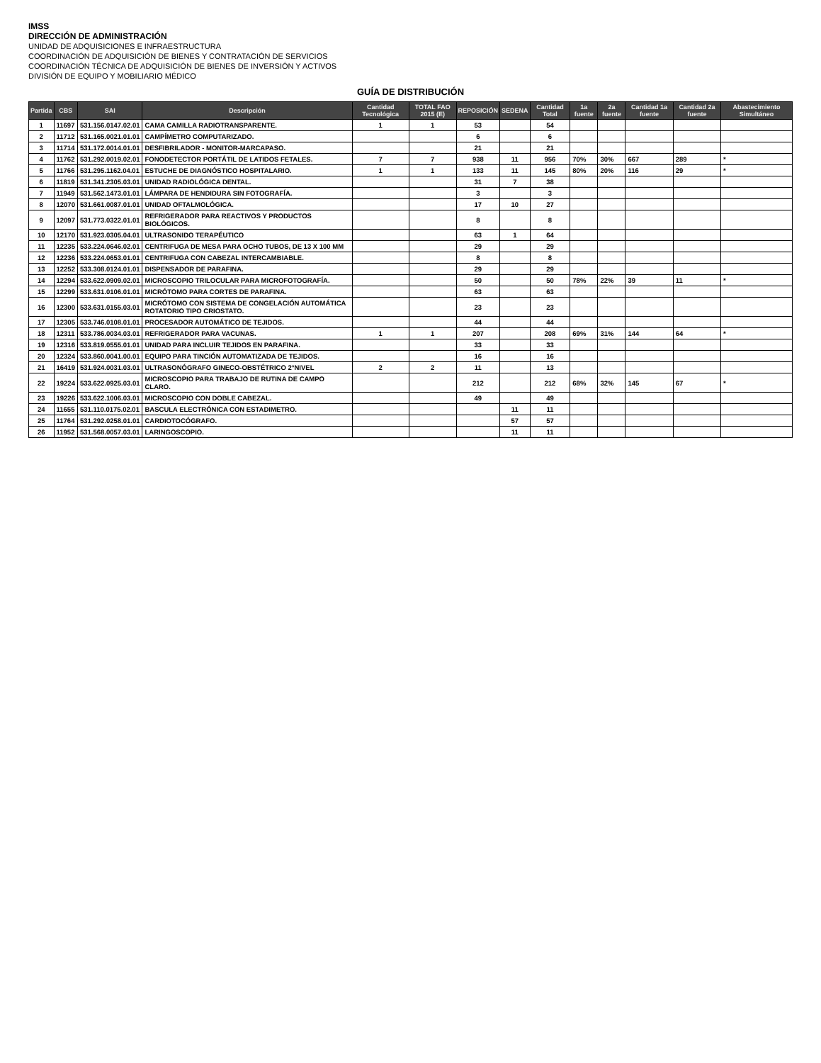IMSS
DIRECCIÓN DE ADMINISTRACIÓN
UNIDAD DE ADQUISICIONES E INFRAESTRUCTURA
COORDINACIÓN DE ADQUISICIÓN DE BIENES Y CONTRATACIÓN DE SERVICIOS
COORDINACIÓN TÉCNICA DE ADQUISICIÓN DE BIENES DE INVERSIÓN Y ACTIVOS
DIVISIÓN DE EQUIPO Y MOBILIARIO MÉDICO
GUÍA DE DISTRIBUCIÓN
| Partida | CBS | SAI | Descripción | Cantidad Tecnológica | TOTAL FAO 2015 (E) | REPOSICIÓN | SEDENA | Cantidad Total | 1a fuente | 2a fuente | Cantidad 1a fuente | Cantidad 2a fuente | Abastecimiento Simultáneo |
| --- | --- | --- | --- | --- | --- | --- | --- | --- | --- | --- | --- | --- | --- |
| 1 | 11697 | 531.156.0147.02.01 | CAMA CAMILLA RADIOTRANSPARENTE. | 1 | 1 | 53 | | 54 | | | | | |
| 2 | 11712 | 531.165.0021.01.01 | CAMPÍMETRO COMPUTARIZADO. | | | 6 | | 6 | | | | | |
| 3 | 11714 | 531.172.0014.01.01 | DESFIBRILADOR - MONITOR-MARCAPASO. | | | 21 | | 21 | | | | | |
| 4 | 11762 | 531.292.0019.02.01 | FONODETECTOR PORTÁTIL DE LATIDOS FETALES. | 7 | 7 | 938 | 11 | 956 | 70% | 30% | 667 | 289 | * |
| 5 | 11766 | 531.295.1162.04.01 | ESTUCHE DE DIAGNÓSTICO HOSPITALARIO. | 1 | 1 | 133 | 11 | 145 | 80% | 20% | 116 | 29 | * |
| 6 | 11819 | 531.341.2305.03.01 | UNIDAD RADIOLÓGICA DENTAL. | | | 31 | 7 | 38 | | | | | |
| 7 | 11949 | 531.562.1473.01.01 | LÁMPARA DE HENDIDURA SIN FOTOGRAFÍA. | | | 3 | | 3 | | | | | |
| 8 | 12070 | 531.661.0087.01.01 | UNIDAD OFTALMOLÓGICA. | | | 17 | 10 | 27 | | | | | |
| 9 | 12097 | 531.773.0322.01.01 | REFRIGERADOR PARA REACTIVOS Y PRODUCTOS BIOLÓGICOS. | | | 8 | | 8 | | | | | |
| 10 | 12170 | 531.923.0305.04.01 | ULTRASONIDO TERAPÉUTICO | | | 63 | 1 | 64 | | | | | |
| 11 | 12235 | 533.224.0646.02.01 | CENTRIFUGA DE MESA PARA OCHO TUBOS, DE 13 X 100 MM | | | 29 | | 29 | | | | | |
| 12 | 12236 | 533.224.0653.01.01 | CENTRIFUGA CON CABEZAL INTERCAMBIABLE. | | | 8 | | 8 | | | | | |
| 13 | 12252 | 533.308.0124.01.01 | DISPENSADOR DE PARAFINA. | | | 29 | | 29 | | | | | |
| 14 | 12294 | 533.622.0909.02.01 | MICROSCOPIO TRILOCULAR PARA MICROFOTOGRAFÍA. | | | 50 | | 50 | 78% | 22% | 39 | 11 | * |
| 15 | 12299 | 533.631.0106.01.01 | MICRÓTOMO PARA CORTES DE PARAFINA. | | | 63 | | 63 | | | | | |
| 16 | 12300 | 533.631.0155.03.01 | MICRÓTOMO CON SISTEMA DE CONGELACIÓN AUTOMÁTICA ROTATORIO TIPO CRIOSTATO. | | | 23 | | 23 | | | | | |
| 17 | 12305 | 533.746.0108.01.01 | PROCESADOR AUTOMÁTICO DE TEJIDOS. | | | 44 | | 44 | | | | | |
| 18 | 12311 | 533.786.0034.03.01 | REFRIGERADOR PARA VACUNAS. | 1 | 1 | 207 | | 208 | 69% | 31% | 144 | 64 | * |
| 19 | 12316 | 533.819.0555.01.01 | UNIDAD PARA INCLUIR TEJIDOS EN PARAFINA. | | | 33 | | 33 | | | | | |
| 20 | 12324 | 533.860.0041.00.01 | EQUIPO PARA TINCIÓN AUTOMATIZADA DE TEJIDOS. | | | 16 | | 16 | | | | | |
| 21 | 16419 | 531.924.0031.03.01 | ULTRASONÓGRAFO GINECO-OBSTÉTRICO 2°NIVEL | 2 | 2 | 11 | | 13 | | | | | |
| 22 | 19224 | 533.622.0925.03.01 | MICROSCOPIO PARA TRABAJO DE RUTINA DE CAMPO CLARO. | | | 212 | | 212 | 68% | 32% | 145 | 67 | * |
| 23 | 19226 | 533.622.1006.03.01 | MICROSCOPIO CON DOBLE CABEZAL. | | | 49 | | 49 | | | | | |
| 24 | 11655 | 531.110.0175.02.01 | BASCULA ELECTRÓNICA CON ESTADIMETRO. | | | | 11 | 11 | | | | | |
| 25 | 11764 | 531.292.0258.01.01 | CARDIOTOCÓGRAFO. | | | | 57 | 57 | | | | | |
| 26 | 11952 | 531.568.0057.03.01 | LARINGOSCOPIO. | | | | 11 | 11 | | | | | |